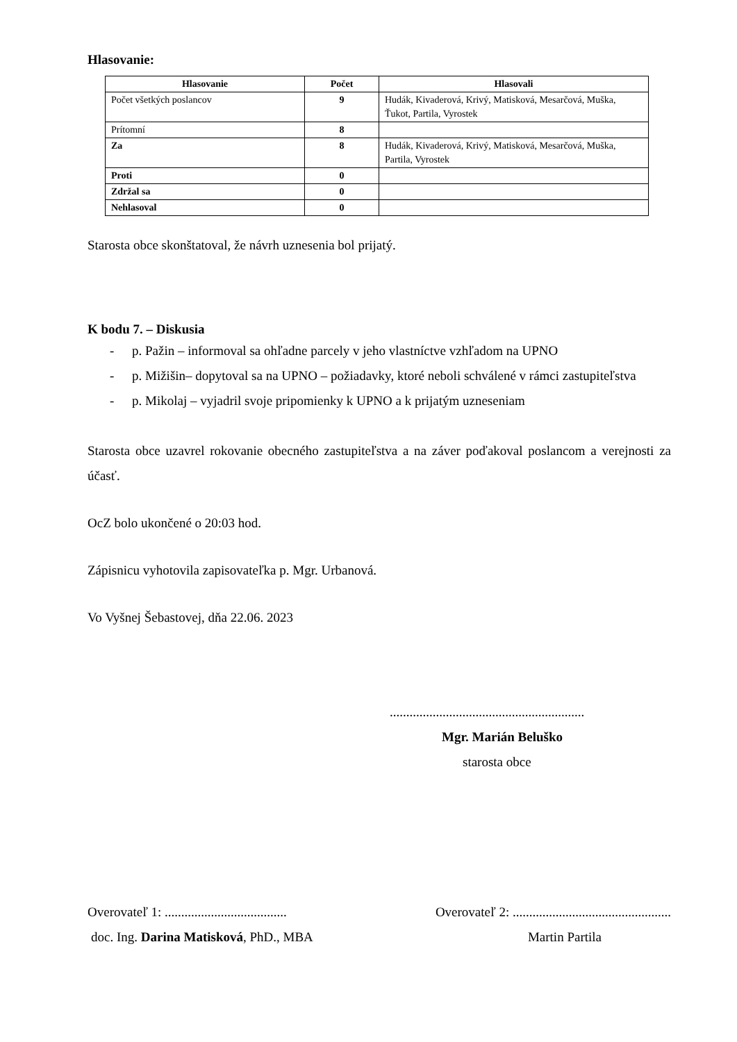Hlasovanie:
| Hlasovanie | Počet | Hlasovali |
| --- | --- | --- |
| Počet všetkých poslancov | 9 | Hudák, Kivaderová, Krivý, Matisková, Mesarčová, Muška, Ťukot, Partila, Vyrostek |
| Prítomní | 8 | |
| Za | 8 | Hudák, Kivaderová, Krivý, Matisková, Mesarčová, Muška, Partila, Vyrostek |
| Proti | 0 | |
| Zdržal sa | 0 | |
| Nehlasoval | 0 | |
Starosta obce skonštatoval, že návrh uznesenia bol prijatý.
K bodu 7. – Diskusia
- p. Pažin – informoval sa ohľadne parcely v jeho vlastníctve vzhľadom na UPNO
- p. Mižišin– dopytoval sa na UPNO – požiadavky, ktoré neboli schválené v rámci zastupiteľstva
- p. Mikolaj – vyjadril svoje pripomienky k UPNO a k prijatým uzneseniam
Starosta obce uzavrel rokovanie obecného zastupiteľstva a na záver poďakoval poslancom a verejnosti za účasť.
OcZ bolo ukončené o 20:03 hod.
Zápisnicu vyhotovila zapisovateľka p. Mgr. Urbanová.
Vo Vyšnej Šebastovej, dňa 22.06. 2023
...........................................................
Mgr. Marián Beluško
starosta obce
Overovateľ 1: ..................................... Overovateľ 2: ................................................
doc. Ing. Darina Matisková, PhD., MBA Martin Partila